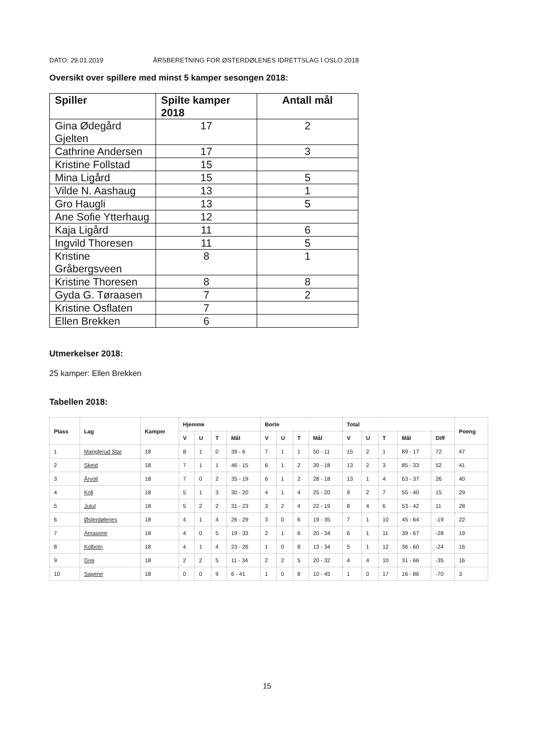DATO: 29.01.2019 ÅRSBERETNING FOR ØSTERDØLENES IDRETTSLAG I OSLO 2018
Oversikt over spillere med minst 5 kamper sesongen 2018:
| Spiller | Spilte kamper 2018 | Antall mål |
| --- | --- | --- |
| Gina Ødegård Gjelten | 17 | 2 |
| Cathrine Andersen | 17 | 3 |
| Kristine Follstad | 15 | |
| Mina Ligård | 15 | 5 |
| Vilde N. Aashaug | 13 | 1 |
| Gro Haugli | 13 | 5 |
| Ane Sofie Ytterhaug | 12 | |
| Kaja Ligård | 11 | 6 |
| Ingvild Thoresen | 11 | 5 |
| Kristine Gråbergsveen | 8 | 1 |
| Kristine Thoresen | 8 | 8 |
| Gyda G. Tøraasen | 7 | 2 |
| Kristine Osflaten | 7 | |
| Ellen Brekken | 6 | |
Utmerkelser 2018:
25 kamper: Ellen Brekken
Tabellen 2018:
| Plass | Lag | Kamper | Hjemme | | | | Borte | | | | Total | | | | | Poeng |
| --- | --- | --- | --- | --- | --- | --- | --- | --- | --- | --- | --- | --- | --- | --- | --- | --- |
| | | | V | U | T | Mål | V | U | T | Mål | V | U | T | Mål | Diff | |
| 1 | Manglerud Star | 18 | 8 | 1 | 0 | 39 - 6 | 7 | 1 | 1 | 50 - 11 | 15 | 2 | 1 | 89 - 17 | 72 | 47 |
| 2 | Skeid | 18 | 7 | 1 | 1 | 46 - 15 | 6 | 1 | 2 | 39 - 18 | 13 | 2 | 3 | 85 - 33 | 52 | 41 |
| 3 | Årvoll | 18 | 7 | 0 | 2 | 35 - 19 | 6 | 1 | 2 | 28 - 18 | 13 | 1 | 4 | 63 - 37 | 26 | 40 |
| 4 | Koll | 18 | 5 | 1 | 3 | 30 - 20 | 4 | 1 | 4 | 25 - 20 | 9 | 2 | 7 | 55 - 40 | 15 | 29 |
| 5 | Jutul | 18 | 5 | 2 | 2 | 31 - 23 | 3 | 2 | 4 | 22 - 19 | 8 | 4 | 6 | 53 - 42 | 11 | 28 |
| 6 | Østerdølenes | 18 | 4 | 1 | 4 | 26 - 29 | 3 | 0 | 6 | 19 - 35 | 7 | 1 | 10 | 45 - 64 | -19 | 22 |
| 7 | Amasone | 18 | 4 | 0 | 5 | 19 - 33 | 2 | 1 | 6 | 20 - 34 | 6 | 1 | 11 | 39 - 67 | -28 | 19 |
| 8 | Kolbotn | 18 | 4 | 1 | 4 | 23 - 26 | 1 | 0 | 8 | 13 - 34 | 5 | 1 | 12 | 36 - 60 | -24 | 16 |
| 9 | Grei | 18 | 2 | 2 | 5 | 11 - 34 | 2 | 2 | 5 | 20 - 32 | 4 | 4 | 10 | 31 - 66 | -35 | 16 |
| 10 | Sagene | 18 | 0 | 0 | 9 | 6 - 41 | 1 | 0 | 8 | 10 - 45 | 1 | 0 | 17 | 16 - 86 | -70 | 3 |
15